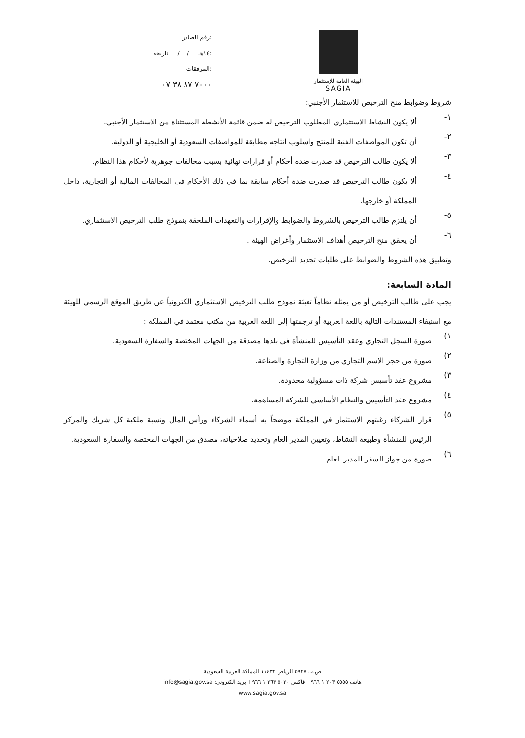رقم الصادر:
١٤هـ / / تاريخه:
المرفقات:
٧٠٠٠ ٨٧ ٣٨ ٠٧
الهيئة العامة للإستثمار
SAGIA
شروط وضوابط منح الترخيص للاستثمار الأجنبي:
١-
ألا يكون النشاط الاستثماري المطلوب الترخيص له ضمن قائمة الأنشطة المستثناة من الاستثمار الأجنبي.
٢-
أن تكون المواصفات الفنية للمنتج واسلوب انتاجه مطابقة للمواصفات السعودية أو الخليجية أو الدولية.
٣-
ألا يكون طالب الترخيص قد صدرت ضده أحكام أو قرارات نهائية بسبب مخالفات جوهرية لأحكام هذا النظام.
٤-
ألا يكون طالب الترخيص قد صدرت ضدة أحكام سابقة بما في ذلك الأحكام في المخالفات المالية أو التجارية، داخل المملكة أو خارجها.
٥-
أن يلتزم طالب الترخيص بالشروط والضوابط والإقرارات والتعهدات الملحقة بنموذج طلب الترخيص الاستثماري.
٦-
أن يحقق منح الترخيص أهداف الاستثمار وأغراض الهيئة .
وتطبيق هذه الشروط والضوابط على طلبات تجديد الترخيص.
المادة السابعة:
يجب على طالب الترخيص أو من يمثله نظاماً تعبئة نموذج طلب الترخيص الاستثماري الكترونياً عن طريق الموقع الرسمي للهيئة مع استيفاء المستندات التالية باللغة العربية أو ترجمتها إلى اللغة العربية من مكتب معتمد في المملكة :
١)
صورة السجل التجاري وعقد التأسيس للمنشأة في بلدها مصدقة من الجهات المختصة والسفارة السعودية.
٢)
صورة من حجز الاسم التجاري من وزارة التجارة والصناعة.
٣)
مشروع عقد تأسيس شركة ذات مسؤولية محدودة.
٤)
مشروع عقد التأسيس والنظام الأساسي للشركة المساهمة.
٥)
قرار الشركاء رغبتهم الاستثمار في المملكة موضحاً به أسماء الشركاء ورأس المال ونسبة ملكية كل شريك والمركز الرئيس للمنشأة وطبيعة النشاط، وتعيين المدير العام وتحديد صلاحياته، مصدق من الجهات المختصة والسفارة السعودية.
٦)
صورة من جواز السفر للمدير العام .
ص.ب ٥٩٢٧ الرياض ١١٤٣٢ المملكة العربية السعودية
هاتف ٥٥٥٥ ٢٠٣ ١ ٩٦٦+ فاكس ٥٠٢٠ ٢٦٣ ١ ٩٦٦+ بريد الكتروني: info@sagia.gov.sa
www.sagia.gov.sa